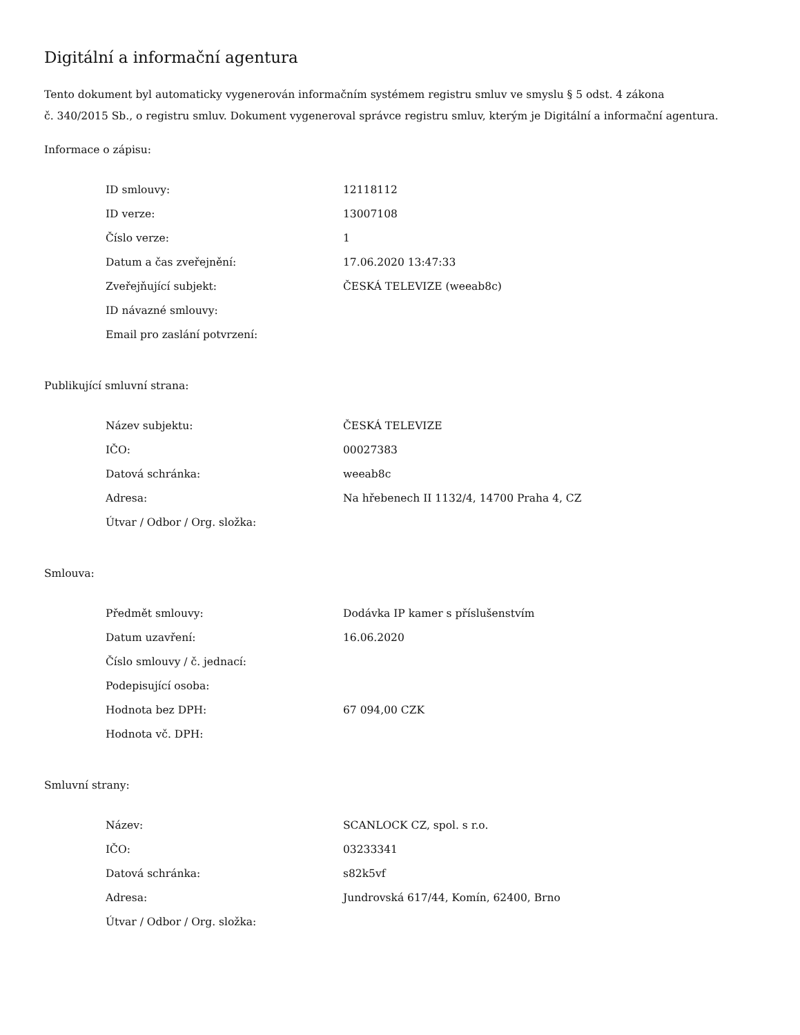Digitální a informační agentura
Tento dokument byl automaticky vygenerován informačním systémem registru smluv ve smyslu § 5 odst. 4 zákona
č. 340/2015 Sb., o registru smluv. Dokument vygeneroval správce registru smluv, kterým je Digitální a informační agentura.
Informace o zápisu:
| ID smlouvy: | 12118112 |
| ID verze: | 13007108 |
| Číslo verze: | 1 |
| Datum a čas zveřejnění: | 17.06.2020 13:47:33 |
| Zveřejňující subjekt: | ČESKÁ TELEVIZE (weeab8c) |
| ID návazné smlouvy: | |
| Email pro zaslání potvrzení: | |
Publikující smluvní strana:
| Název subjektu: | ČESKÁ TELEVIZE |
| IČO: | 00027383 |
| Datová schránka: | weeab8c |
| Adresa: | Na hřebenech II 1132/4, 14700 Praha 4, CZ |
| Útvar / Odbor / Org. složka: | |
Smlouva:
| Předmět smlouvy: | Dodávka IP kamer s příslušenstvím |
| Datum uzavření: | 16.06.2020 |
| Číslo smlouvy / č. jednací: | |
| Podepisující osoba: | |
| Hodnota bez DPH: | 67 094,00 CZK |
| Hodnota vč. DPH: | |
Smluvní strany:
| Název: | SCANLOCK CZ, spol. s r.o. |
| IČO: | 03233341 |
| Datová schránka: | s82k5vf |
| Adresa: | Jundrovská 617/44, Komín, 62400, Brno |
| Útvar / Odbor / Org. složka: | |